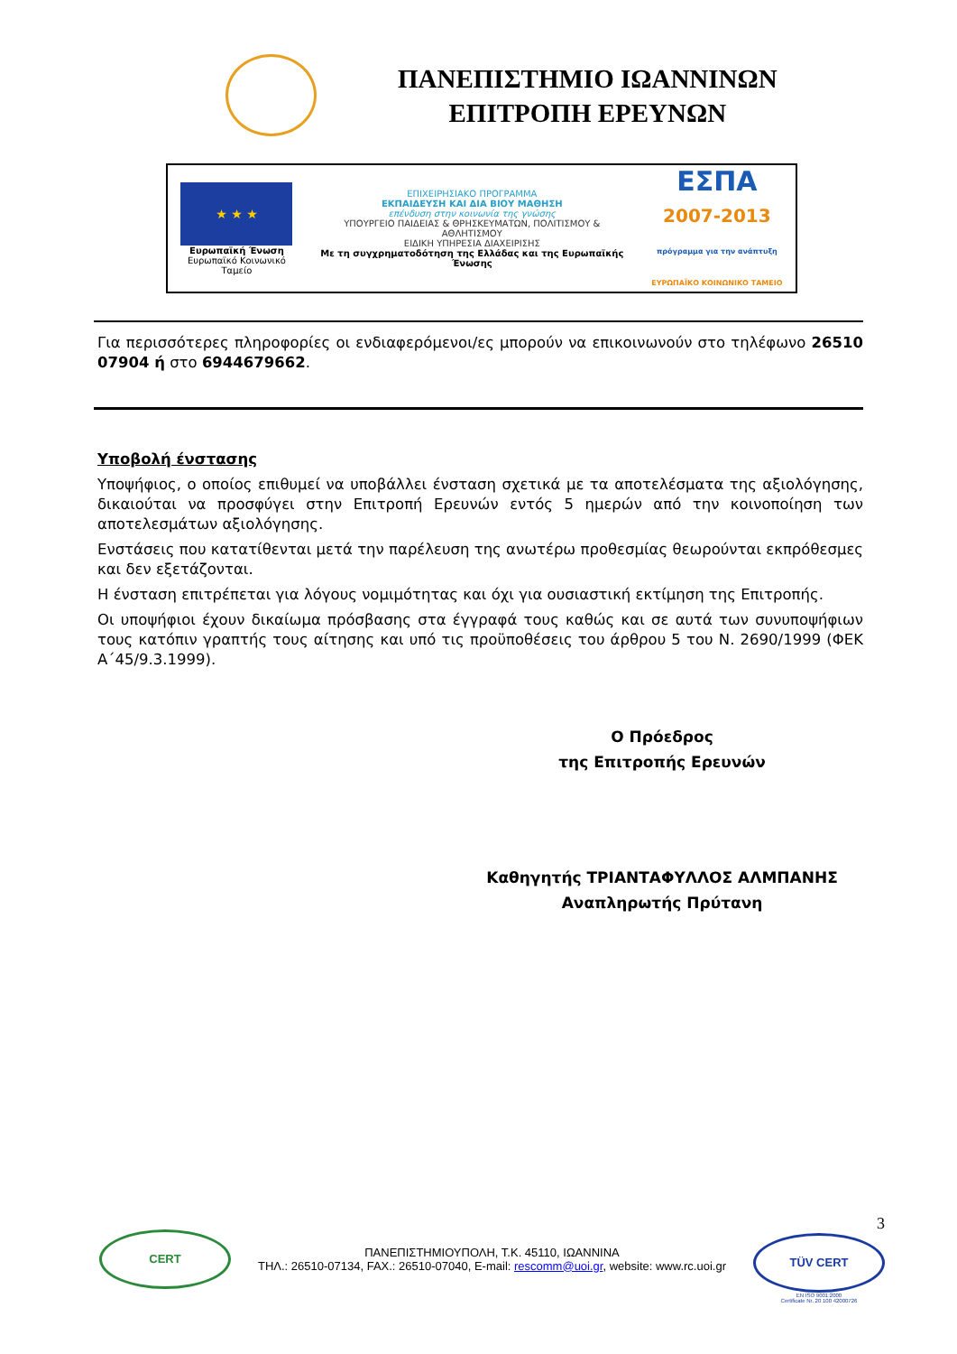ΠΑΝΕΠΙΣΤΗΜΙΟ ΙΩΑΝΝΙΝΩΝ
ΕΠΙΤΡΟΠΗ ΕΡΕΥΝΩΝ
★ ★ ★
Ευρωπαϊκή Ένωση
Ευρωπαϊκό Κοινωνικό Ταμείο
ΕΠΙΧΕΙΡΗΣΙΑΚΟ ΠΡΟΓΡΑΜΜΑ
ΕΚΠΑΙΔΕΥΣΗ ΚΑΙ ΔΙΑ ΒΙΟΥ ΜΑΘΗΣΗ
επένδυση στην κοινωνία της γνώσης
ΥΠΟΥΡΓΕΙΟ ΠΑΙΔΕΙΑΣ & ΘΡΗΣΚΕΥΜΑΤΩΝ, ΠΟΛΙΤΙΣΜΟΥ & ΑΘΛΗΤΙΣΜΟΥ
ΕΙΔΙΚΗ ΥΠΗΡΕΣΙΑ ΔΙΑΧΕΙΡΙΣΗΣ
Με τη συγχρηματοδότηση της Ελλάδας και της Ευρωπαϊκής Ένωσης
ΕΣΠΑ
2007-2013
πρόγραμμα για την ανάπτυξη
ΕΥΡΩΠΑΪΚΟ ΚΟΙΝΩΝΙΚΟ ΤΑΜΕΙΟ
Για περισσότερες πληροφορίες οι ενδιαφερόμενοι/ες μπορούν να επικοινωνούν στο τηλέφωνο 26510 07904 ή στο 6944679662.
Υποβολή ένστασης
Υποψήφιος, ο οποίος επιθυμεί να υποβάλλει ένσταση σχετικά με τα αποτελέσματα της αξιολόγησης, δικαιούται να προσφύγει στην Επιτροπή Ερευνών εντός 5 ημερών από την κοινοποίηση των αποτελεσμάτων αξιολόγησης.
Ενστάσεις που κατατίθενται μετά την παρέλευση της ανωτέρω προθεσμίας θεωρούνται εκπρόθεσμες και δεν εξετάζονται.
Η ένσταση επιτρέπεται για λόγους νομιμότητας και όχι για ουσιαστική εκτίμηση της Επιτροπής.
Οι υποψήφιοι έχουν δικαίωμα πρόσβασης στα έγγραφά τους καθώς και σε αυτά των συνυποψήφιων τους κατόπιν γραπτής τους αίτησης και υπό τις προϋποθέσεις του άρθρου 5 του Ν. 2690/1999 (ΦΕΚ Α΄45/9.3.1999).
Ο Πρόεδρος
της Επιτροπής Ερευνών
Καθηγητής ΤΡΙΑΝΤΑΦΥΛΛΟΣ ΑΛΜΠΑΝΗΣ
Αναπληρωτής Πρύτανη
CERT
ΠΑΝΕΠΙΣΤΗΜΙΟΥΠΟΛΗ, Τ.Κ. 45110, ΙΩΑΝΝΙΝΑ
ΤΗΛ.: 26510-07134, FAX.: 26510-07040, E-mail: rescomm@uoi.gr, website: www.rc.uoi.gr
3
TÜV CERT
EN ISO 9001:2000
Certificate Nr. 20 100 42000726